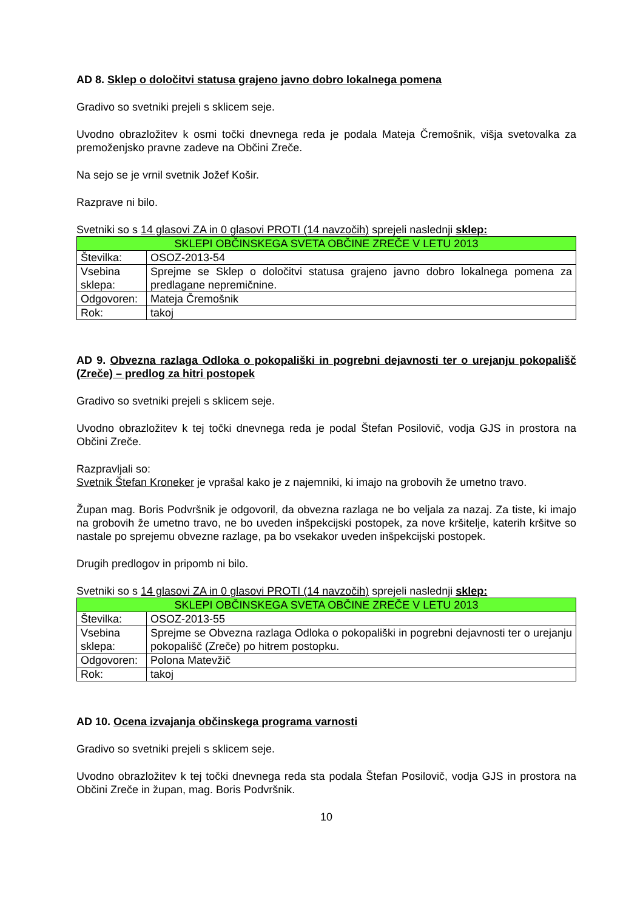AD 8. Sklep o določitvi statusa grajeno javno dobro lokalnega pomena
Gradivo so svetniki prejeli s sklicem seje.
Uvodno obrazložitev k osmi točki dnevnega reda je podala Mateja Čremošnik, višja svetovalka za premoženjsko pravne zadeve na Občini Zreče.
Na sejo se je vrnil svetnik Jožef Košir.
Razprave ni bilo.
Svetniki so s 14 glasovi ZA in 0 glasovi PROTI (14 navzočih) sprejeli naslednji sklep:
| SKLEPI OBČINSKEGA SVETA OBČINE ZREČE V LETU 2013 | |
| Številka: | OSOZ-2013-54 |
| Vsebina sklepa: | Sprejme se Sklep o določitvi statusa grajeno javno dobro lokalnega pomena za predlagane nepremičnine. |
| Odgovoren: | Mateja Čremošnik |
| Rok: | takoj |
AD 9. Obvezna razlaga Odloka o pokopališki in pogrebni dejavnosti ter o urejanju pokopališč (Zreče) – predlog za hitri postopek
Gradivo so svetniki prejeli s sklicem seje.
Uvodno obrazložitev k tej točki dnevnega reda je podal Štefan Posilovič, vodja GJS in prostora na Občini Zreče.
Razpravljali so:
Svetnik Štefan Kroneker je vprašal kako je z najemniki, ki imajo na grobovih že umetno travo.
Župan mag. Boris Podvršnik je odgovoril, da obvezna razlaga ne bo veljala za nazaj. Za tiste, ki imajo na grobovih že umetno travo, ne bo uveden inšpekcijski postopek, za nove kršitelje, katerih kršitve so nastale po sprejemu obvezne razlage, pa bo vsekakor uveden inšpekcijski postopek.
Drugih predlogov in pripomb ni bilo.
Svetniki so s 14 glasovi ZA in 0 glasovi PROTI (14 navzočih) sprejeli naslednji sklep:
| SKLEPI OBČINSKEGA SVETA OBČINE ZREČE V LETU 2013 | |
| Številka: | OSOZ-2013-55 |
| Vsebina sklepa: | Sprejme se Obvezna razlaga Odloka o pokopališki in pogrebni dejavnosti ter o urejanju pokopališč (Zreče) po hitrem postopku. |
| Odgovoren: | Polona Matevžič |
| Rok: | takoj |
AD 10. Ocena izvajanja občinskega programa varnosti
Gradivo so svetniki prejeli s sklicem seje.
Uvodno obrazložitev k tej točki dnevnega reda sta podala Štefan Posilovič, vodja GJS in prostora na Občini Zreče in župan, mag. Boris Podvršnik.
10